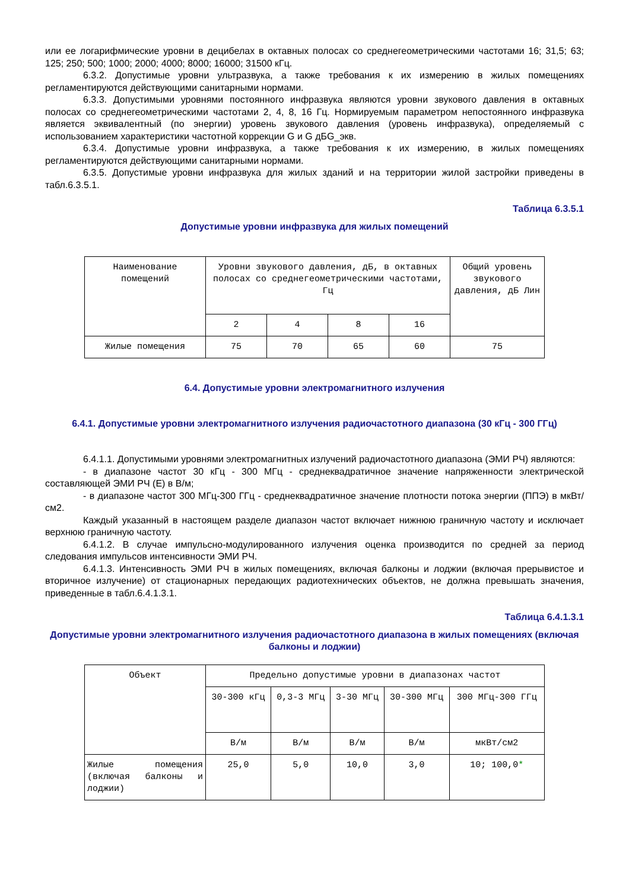или ее логарифмические уровни в децибелах в октавных полосах со среднегеометрическими частотами 16; 31,5; 63; 125; 250; 500; 1000; 2000; 4000; 8000; 16000; 31500 кГц.
6.3.2. Допустимые уровни ультразвука, а также требования к их измерению в жилых помещениях регламентируются действующими санитарными нормами.
6.3.3. Допустимыми уровнями постоянного инфразвука являются уровни звукового давления в октавных полосах со среднегеометрическими частотами 2, 4, 8, 16 Гц. Нормируемым параметром непостоянного инфразвука является эквивалентный (по энергии) уровень звукового давления (уровень инфразвука), определяемый с использованием характеристики частотной коррекции G и G дБG_экв.
6.3.4. Допустимые уровни инфразвука, а также требования к их измерению, в жилых помещениях регламентируются действующими санитарными нормами.
6.3.5. Допустимые уровни инфразвука для жилых зданий и на территории жилой застройки приведены в табл.6.3.5.1.
Таблица 6.3.5.1
Допустимые уровни инфразвука для жилых помещений
| Наименование помещений | Уровни звукового давления, дБ, в октавных полосах со среднегеометрическими частотами, Гц | | | | Общий уровень звукового давления, дБ Лин |
| | 2 | 4 | 8 | 16 | |
| Жилые помещения | 75 | 70 | 65 | 60 | 75 |
6.4. Допустимые уровни электромагнитного излучения
6.4.1. Допустимые уровни электромагнитного излучения радиочастотного диапазона (30 кГц - 300 ГГц)
6.4.1.1. Допустимыми уровнями электромагнитных излучений радиочастотного диапазона (ЭМИ РЧ) являются:
- в диапазоне частот 30 кГц - 300 МГц - среднеквадратичное значение напряженности электрической составляющей ЭМИ РЧ (Е) в В/м;
- в диапазоне частот 300 МГц-300 ГГц - среднеквадратичное значение плотности потока энергии (ППЭ) в мкВт/см2.
Каждый указанный в настоящем разделе диапазон частот включает нижнюю граничную частоту и исключает верхнюю граничную частоту.
6.4.1.2. В случае импульсно-модулированного излучения оценка производится по средней за период следования импульсов интенсивности ЭМИ РЧ.
6.4.1.3. Интенсивность ЭМИ РЧ в жилых помещениях, включая балконы и лоджии (включая прерывистое и вторичное излучение) от стационарных передающих радиотехнических объектов, не должна превышать значения, приведенные в табл.6.4.1.3.1.
Таблица 6.4.1.3.1
Допустимые уровни электромагнитного излучения радиочастотного диапазона в жилых помещениях (включая балконы и лоджии)
| Объект | Предельно допустимые уровни в диапазонах частот | | | | |
| | 30-300 кГц | 0,3-3 МГц | 3-30 МГц | 30-300 МГц | 300 МГц-300 ГГц |
| | В/м | В/м | В/м | В/м | мкВт/см2 |
| Жилые помещения (включая балконы и лоджии) | 25,0 | 5,0 | 10,0 | 3,0 | 10; 100,0 * |